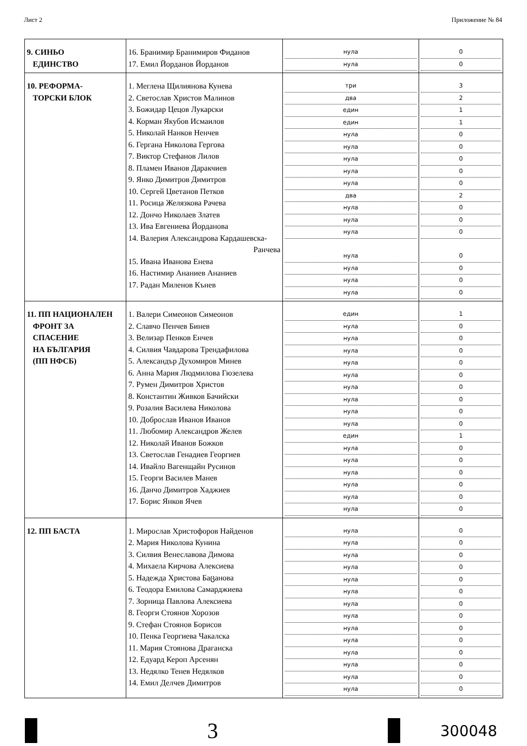Лист 2 Приложение № 84
| 9. СИНЬО ЕДИНСТВО | 16. Бранимир Бранимиров Фиданов 17. Емил Йорданов Йорданов | нула нула | 0 0 |
| 10. РЕФОРМА- ТОРСКИ БЛОК | 1. Меглена Щилиянова Кунева 2. Светослав Христов Малинов 3. Божидар Цецов Лукарски 4. Корман Якубов Исмаилов 5. Николай Нанков Ненчев 6. Гергана Николова Гергова 7. Виктор Стефанов Лилов 8. Пламен Иванов Даракчиев 9. Янко Димитров Димитров 10. Сергей Цветанов Петков 11. Росица Желязкова Рачева 12. Дончо Николаев Златев 13. Ива Евгениева Йорданова 14. Валерия Александрова Кардашевска- Ранчева 15. Ивана Иванова Енева 16. Настимир Ананиев Ананиев 17. Радан Миленов Кънев | три два един един нула нула нула нула нула два нула нула нула нула нула нула нула | 3 2 1 1 0 0 0 0 0 2 0 0 0 0 0 0 0 |
| 11. ПП НАЦИОНАЛЕН ФРОНТ ЗА СПАСЕНИЕ НА БЪЛГАРИЯ (ПП НФСБ) | 1. Валери Симеонов Симеонов 2. Славчо Пенчев Бинев 3. Велизар Пенков Енчев 4. Силвия Чавдарова Трендафилова 5. Александър Духомиров Минев 6. Анна Мария Людмилова Гюзелева 7. Румен Димитров Христов 8. Константин Живков Бачийски 9. Розалия Василева Николова 10. Доброслав Иванов Иванов 11. Любомир Александров Желев 12. Николай Иванов Божков 13. Светослав Генадиев Георгиев 14. Ивайло Вагенщайн Русинов 15. Георги Василев Манев 16. Данчо Димитров Хаджиев 17. Борис Янков Ячев | един нула нула нула нула нула нула нула нула нула един нула нула нула нула нула нула | 1 0 0 0 0 0 0 0 0 0 1 0 0 0 0 0 0 |
| 12. ПП БАСТА | 1. Мирослав Христофоров Найденов 2. Мария Николова Кунина 3. Силвия Венеславова Димова 4. Михаела Кирчова Алексиева 5. Надежда Христова Баცанова 6. Теодора Емилова Самарджиева 7. Зорница Павлова Алексиева 8. Георги Стоянов Хорозов 9. Стефан Стоянов Борисов 10. Пенка Георгиева Чакалска 11. Мария Стоянова Драганска 12. Едуард Кероп Арсенян 13. Недялко Тенев Недялков 14. Емил Делчев Димитров | нула нула нула нула нула нула нула нула нула нула нула нула нула нула | 0 0 0 0 0 0 0 0 0 0 0 0 0 0 |
3
300048